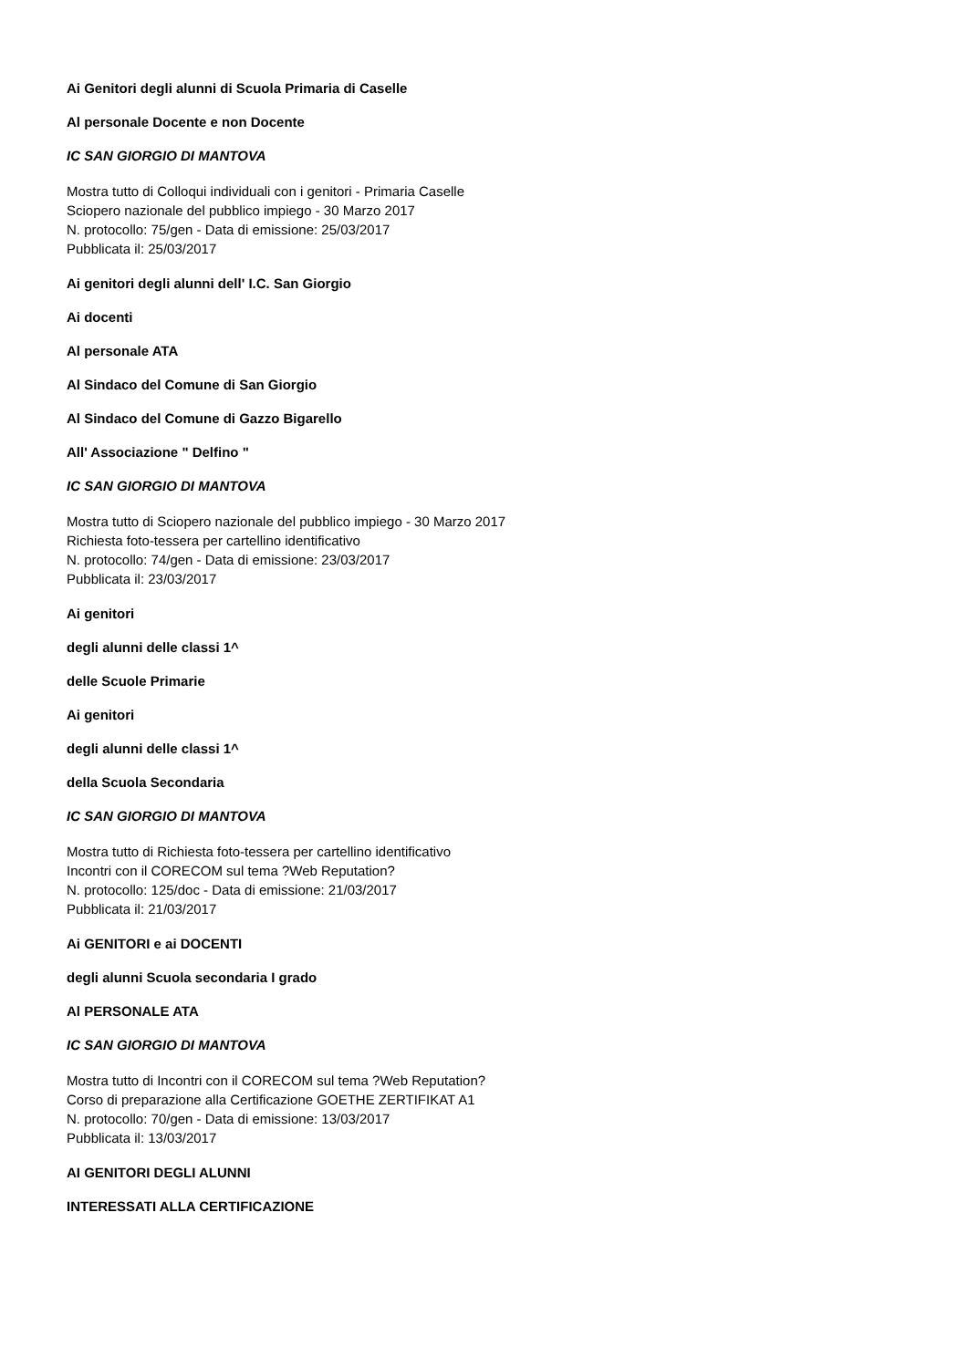Ai Genitori degli alunni di Scuola Primaria di Caselle
Al personale Docente e non Docente
IC SAN GIORGIO DI MANTOVA
Mostra tutto di Colloqui individuali con i genitori - Primaria Caselle
Sciopero nazionale del pubblico impiego - 30 Marzo 2017
N. protocollo: 75/gen - Data di emissione: 25/03/2017
Pubblicata il: 25/03/2017
Ai genitori degli alunni dell' I.C. San Giorgio
Ai docenti
Al personale ATA
Al Sindaco del Comune di San Giorgio
Al Sindaco del Comune di Gazzo Bigarello
All' Associazione " Delfino "
IC SAN GIORGIO DI MANTOVA
Mostra tutto di Sciopero nazionale del pubblico impiego - 30 Marzo 2017
Richiesta foto-tessera per cartellino identificativo
N. protocollo: 74/gen - Data di emissione: 23/03/2017
Pubblicata il: 23/03/2017
Ai genitori
degli alunni delle classi 1^
delle Scuole Primarie
Ai genitori
degli alunni delle classi 1^
della Scuola Secondaria
IC SAN GIORGIO DI MANTOVA
Mostra tutto di Richiesta foto-tessera per cartellino identificativo
Incontri con il CORECOM sul tema ?Web Reputation?
N. protocollo: 125/doc - Data di emissione: 21/03/2017
Pubblicata il: 21/03/2017
Ai GENITORI e ai DOCENTI
degli alunni Scuola secondaria I grado
Al PERSONALE ATA
IC SAN GIORGIO DI MANTOVA
Mostra tutto di Incontri con il CORECOM sul tema ?Web Reputation?
Corso di preparazione alla Certificazione GOETHE ZERTIFIKAT A1
N. protocollo: 70/gen - Data di emissione: 13/03/2017
Pubblicata il: 13/03/2017
AI GENITORI DEGLI ALUNNI
INTERESSATI ALLA CERTIFICAZIONE